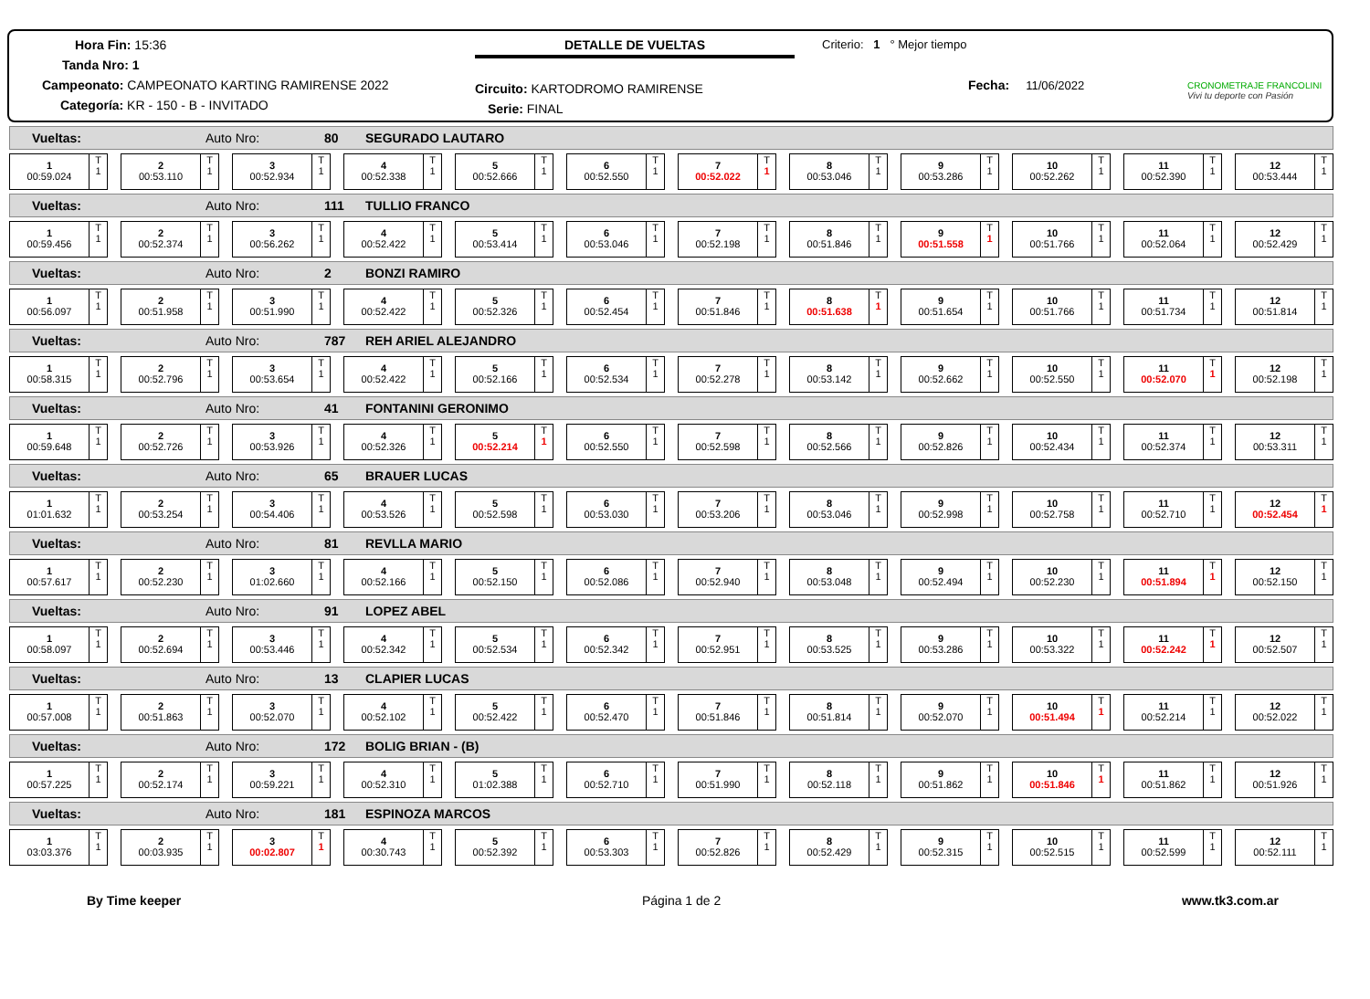Hora Fin: 15:36
Tanda Nro: 1
Campeonato: CAMPEONATO KARTING RAMIRENSE 2022
Categoría: KR - 150 - B - INVITADO
DETALLE DE VUELTAS
Circuito: KARTODROMO RAMIRENSE
Serie: FINAL
Criterio: 1 ° Mejor tiempo
Fecha: 11/06/2022
CRONOMETRAJE FRANCOLINI
Vivi tu deporte con Pasión
Vueltas: Auto Nro: 80 SEGURADO LAUTARO
1
00:59.024
T
1
2
00:53.110
T
1
3
00:52.934
T
1
4
00:52.338
T
1
5
00:52.666
T
1
6
00:52.550
T
1
7
00:52.022
T
1
8
00:53.046
T
1
9
00:53.286
T
1
10
00:52.262
T
1
11
00:52.390
T
1
12
00:53.444
T
1
Vueltas: Auto Nro: 111 TULLIO FRANCO
1
00:59.456
T
1
2
00:52.374
T
1
3
00:56.262
T
1
4
00:52.422
T
1
5
00:53.414
T
1
6
00:53.046
T
1
7
00:52.198
T
1
8
00:51.846
T
1
9
00:51.558
T
1
10
00:51.766
T
1
11
00:52.064
T
1
12
00:52.429
T
1
Vueltas: Auto Nro: 2 BONZI RAMIRO
1
00:56.097
T
1
2
00:51.958
T
1
3
00:51.990
T
1
4
00:52.422
T
1
5
00:52.326
T
1
6
00:52.454
T
1
7
00:51.846
T
1
8
00:51.638
T
1
9
00:51.654
T
1
10
00:51.766
T
1
11
00:51.734
T
1
12
00:51.814
T
1
Vueltas: Auto Nro: 787 REH ARIEL ALEJANDRO
1
00:58.315
T
1
2
00:52.796
T
1
3
00:53.654
T
1
4
00:52.422
T
1
5
00:52.166
T
1
6
00:52.534
T
1
7
00:52.278
T
1
8
00:53.142
T
1
9
00:52.662
T
1
10
00:52.550
T
1
11
00:52.070
T
1
12
00:52.198
T
1
Vueltas: Auto Nro: 41 FONTANINI GERONIMO
1
00:59.648
T
1
2
00:52.726
T
1
3
00:53.926
T
1
4
00:52.326
T
1
5
00:52.214
T
1
6
00:52.550
T
1
7
00:52.598
T
1
8
00:52.566
T
1
9
00:52.826
T
1
10
00:52.434
T
1
11
00:52.374
T
1
12
00:53.311
T
1
Vueltas: Auto Nro: 65 BRAUER LUCAS
1
01:01.632
T
1
2
00:53.254
T
1
3
00:54.406
T
1
4
00:53.526
T
1
5
00:52.598
T
1
6
00:53.030
T
1
7
00:53.206
T
1
8
00:53.046
T
1
9
00:52.998
T
1
10
00:52.758
T
1
11
00:52.710
T
1
12
00:52.454
T
1
Vueltas: Auto Nro: 81 REVLLA MARIO
1
00:57.617
T
1
2
00:52.230
T
1
3
01:02.660
T
1
4
00:52.166
T
1
5
00:52.150
T
1
6
00:52.086
T
1
7
00:52.940
T
1
8
00:53.048
T
1
9
00:52.494
T
1
10
00:52.230
T
1
11
00:51.894
T
1
12
00:52.150
T
1
Vueltas: Auto Nro: 91 LOPEZ ABEL
1
00:58.097
T
1
2
00:52.694
T
1
3
00:53.446
T
1
4
00:52.342
T
1
5
00:52.534
T
1
6
00:52.342
T
1
7
00:52.951
T
1
8
00:53.525
T
1
9
00:53.286
T
1
10
00:53.322
T
1
11
00:52.242
T
1
12
00:52.507
T
1
Vueltas: Auto Nro: 13 CLAPIER LUCAS
1
00:57.008
T
1
2
00:51.863
T
1
3
00:52.070
T
1
4
00:52.102
T
1
5
00:52.422
T
1
6
00:52.470
T
1
7
00:51.846
T
1
8
00:51.814
T
1
9
00:52.070
T
1
10
00:51.494
T
1
11
00:52.214
T
1
12
00:52.022
T
1
Vueltas: Auto Nro: 172 BOLIG BRIAN - (B)
1
00:57.225
T
1
2
00:52.174
T
1
3
00:59.221
T
1
4
00:52.310
T
1
5
01:02.388
T
1
6
00:52.710
T
1
7
00:51.990
T
1
8
00:52.118
T
1
9
00:51.862
T
1
10
00:51.846
T
1
11
00:51.862
T
1
12
00:51.926
T
1
Vueltas: Auto Nro: 181 ESPINOZA MARCOS
1
03:03.376
T
1
2
00:03.935
T
1
3
00:02.807
T
1
4
00:30.743
T
1
5
00:52.392
T
1
6
00:53.303
T
1
7
00:52.826
T
1
8
00:52.429
T
1
9
00:52.315
T
1
10
00:52.515
T
1
11
00:52.599
T
1
12
00:52.111
T
1
By Time keeper Página 1 de 2 www.tk3.com.ar